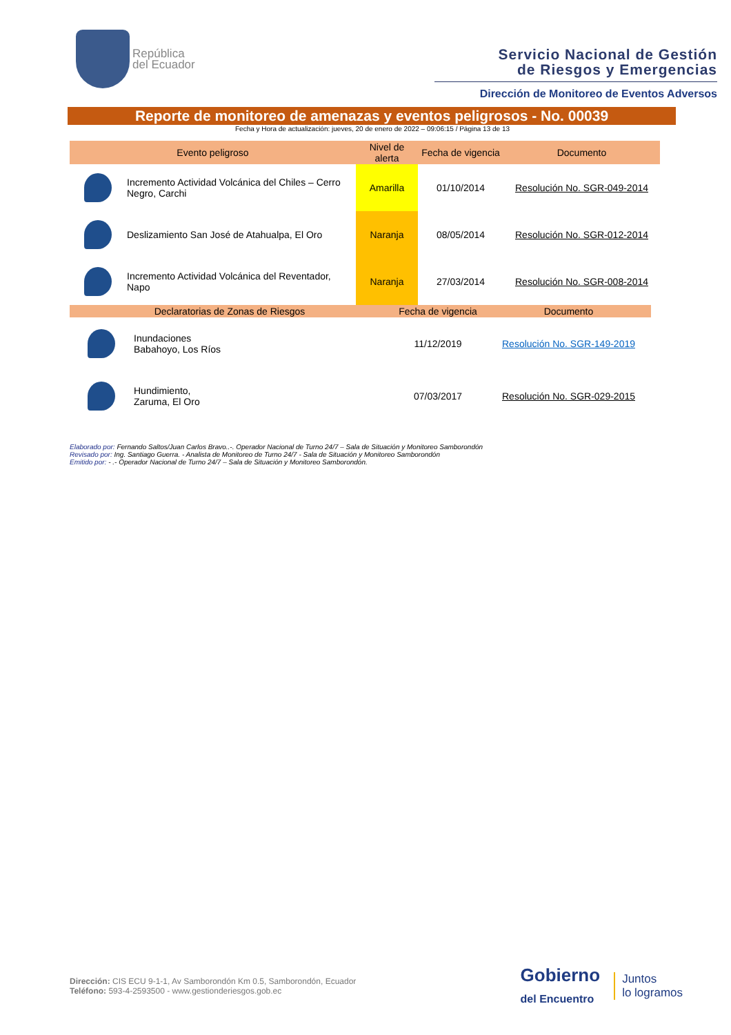República
del Ecuador
Servicio Nacional de Gestión
de Riesgos y Emergencias
Dirección de Monitoreo de Eventos Adversos
Reporte de monitoreo de amenazas y eventos peligrosos - No. 00039
Fecha y Hora de actualización: jueves, 20 de enero de 2022 – 09:06:15 / Página 13 de 13
| Evento peligroso | | Nivel de alerta | Fecha de vigencia | Documento |
| --- | --- | --- | --- | --- |
| | Incremento Actividad Volcánica del Chiles – Cerro Negro, Carchi | Amarilla | 01/10/2014 | Resolución No. SGR-049-2014 |
| | Deslizamiento San José de Atahualpa, El Oro | Naranja | 08/05/2014 | Resolución No. SGR-012-2014 |
| | Incremento Actividad Volcánica del Reventador, Napo | Naranja | 27/03/2014 | Resolución No. SGR-008-2014 |
| Declaratorias de Zonas de Riesgos | | Fecha de vigencia | Documento |
| --- | --- | --- | --- |
| | Inundaciones Babahoyo, Los Ríos | 11/12/2019 | Resolución No. SGR-149-2019 |
| | Hundimiento, Zaruma, El Oro | 07/03/2017 | Resolución No. SGR-029-2015 |
Elaborado por: Fernando Saltos/Juan Carlos Bravo..-. Operador Nacional de Turno 24/7 – Sala de Situación y Monitoreo Samborondón
Revisado por: Ing. Santiago Guerra. - Analista de Monitoreo de Turno 24/7 - Sala de Situación y Monitoreo Samborondón
Emitido por: - .- Operador Nacional de Turno 24/7 – Sala de Situación y Monitoreo Samborondón.
Dirección: CIS ECU 9-1-1, Av Samborondón Km 0.5, Samborondón, Ecuador
Teléfono: 593-4-2593500 - www.gestionderiesgos.gob.ec
Gobierno
del Encuentro
Juntos
lo logramos